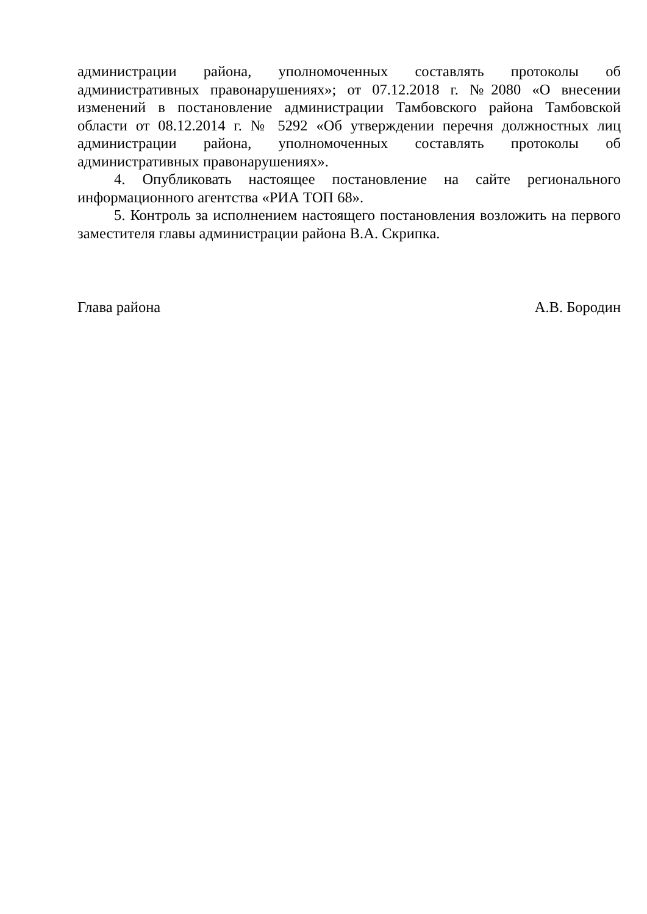администрации района, уполномоченных составлять протоколы об административных правонарушениях»; от 07.12.2018 г. №2080 «О внесении изменений в постановление администрации Тамбовского района Тамбовской области от 08.12.2014 г. № 5292 «Об утверждении перечня должностных лиц администрации района, уполномоченных составлять протоколы об административных правонарушениях».
4. Опубликовать настоящее постановление на сайте регионального информационного агентства «РИА ТОП 68».
5. Контроль за исполнением настоящего постановления возложить на первого заместителя главы администрации района В.А. Скрипка.
Глава района А.В. Бородин